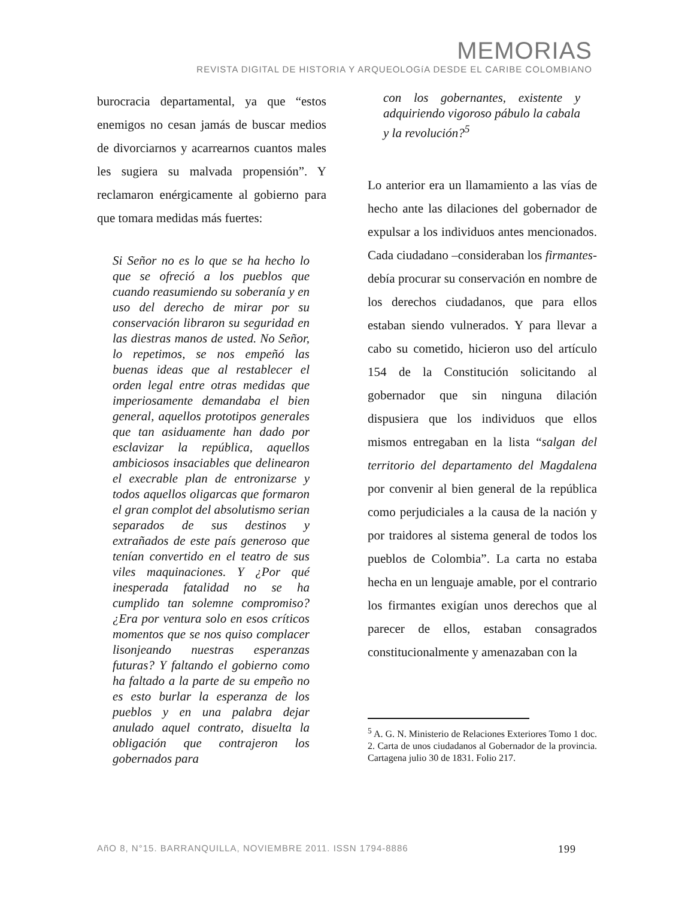MEMORIAS
REVISTA DIGITAL DE HISTORIA Y ARQUEOLOGíA DESDE EL CARIBE COLOMBIANO
burocracia departamental, ya que “estos enemigos no cesan jamás de buscar medios de divorciarnos y acarrearnos cuantos males les sugiera su malvada propensión”. Y reclamaron enérgicamente al gobierno para que tomara medidas más fuertes:
Si Señor no es lo que se ha hecho lo que se ofreció a los pueblos que cuando reasumiendo su soberanía y en uso del derecho de mirar por su conservación libraron su seguridad en las diestras manos de usted. No Señor, lo repetimos, se nos empeñó las buenas ideas que al restablecer el orden legal entre otras medidas que imperiosamente demandaba el bien general, aquellos prototipos generales que tan asiduamente han dado por esclavizar la república, aquellos ambiciosos insaciables que delinearon el execrable plan de entronizarse y todos aquellos oligarcas que formaron el gran complot del absolutismo serian separados de sus destinos y extrañados de este país generoso que tenían convertido en el teatro de sus viles maquinaciones. Y ¿Por qué inesperada fatalidad no se ha cumplido tan solemne compromiso? ¿Era por ventura solo en esos críticos momentos que se nos quiso complacer lisonjeando nuestras esperanzas futuras? Y faltando el gobierno como ha faltado a la parte de su empeño no es esto burlar la esperanza de los pueblos y en una palabra dejar anulado aquel contrato, disuelta la obligación que contrajeron los gobernados para
con los gobernantes, existente y adquiriendo vigoroso pábulo la cabala y la revolución?<sup>5</sup>
Lo anterior era un llamamiento a las vías de hecho ante las dilaciones del gobernador de expulsar a los individuos antes mencionados. Cada ciudadano –consideraban los firmantes- debía procurar su conservación en nombre de los derechos ciudadanos, que para ellos estaban siendo vulnerados. Y para llevar a cabo su cometido, hicieron uso del artículo 154 de la Constitución solicitando al gobernador que sin ninguna dilación dispusiera que los individuos que ellos mismos entregaban en la lista “salgan del territorio del departamento del Magdalena por convenir al bien general de la república como perjudiciales a la causa de la nación y por traidores al sistema general de todos los pueblos de Colombia”. La carta no estaba hecha en un lenguaje amable, por el contrario los firmantes exigían unos derechos que al parecer de ellos, estaban consagrados constitucionalmente y amenazaban con la
<sup>5</sup> A. G. N. Ministerio de Relaciones Exteriores Tomo 1 doc. 2. Carta de unos ciudadanos al Gobernador de la provincia. Cartagena julio 30 de 1831. Folio 217.
AñO 8, N°15. BARRANQUILLA, NOVIEMBRE 2011. ISSN 1794-8886 199